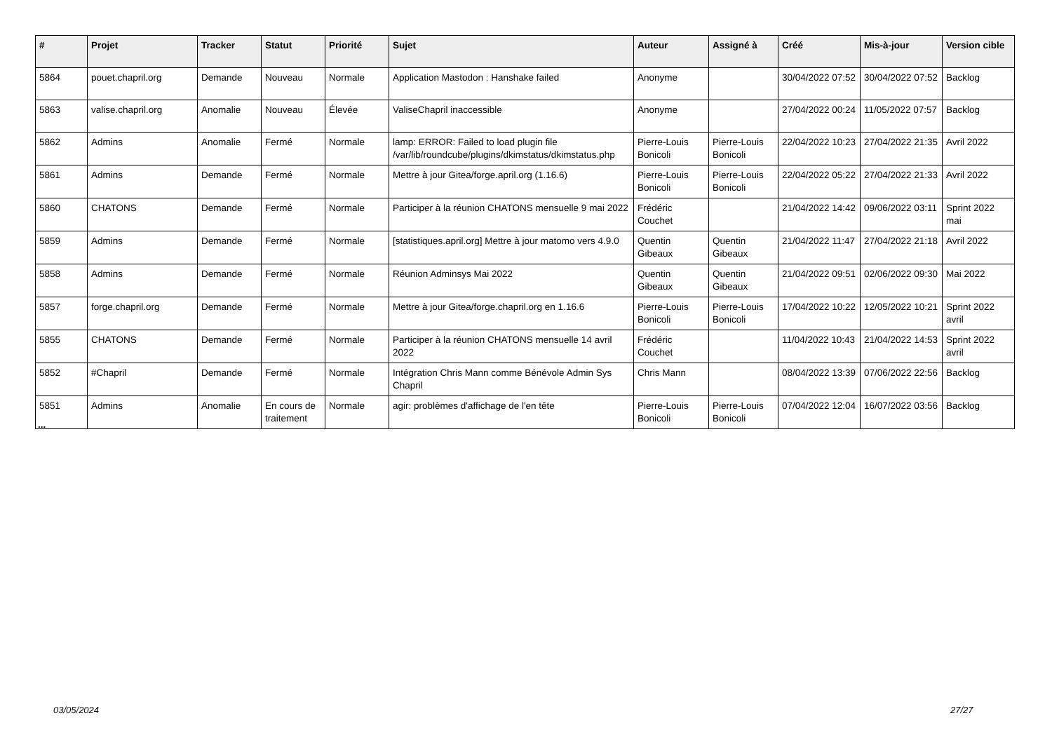| # | Projet | Tracker | Statut | Priorité | Sujet | Auteur | Assigné à | Créé | Mis-à-jour | Version cible |
| --- | --- | --- | --- | --- | --- | --- | --- | --- | --- | --- |
| 5864 | pouet.chapril.org | Demande | Nouveau | Normale | Application Mastodon : Hanshake failed | Anonyme | | 30/04/2022 07:52 | 30/04/2022 07:52 | Backlog |
| 5863 | valise.chapril.org | Anomalie | Nouveau | Élevée | ValiseChapril inaccessible | Anonyme | | 27/04/2022 00:24 | 11/05/2022 07:57 | Backlog |
| 5862 | Admins | Anomalie | Fermé | Normale | lamp: ERROR: Failed to load plugin file /var/lib/roundcube/plugins/dkimstatus/dkimstatus.php | Pierre-Louis Bonicoli | Pierre-Louis Bonicoli | 22/04/2022 10:23 | 27/04/2022 21:35 | Avril 2022 |
| 5861 | Admins | Demande | Fermé | Normale | Mettre à jour Gitea/forge.april.org (1.16.6) | Pierre-Louis Bonicoli | Pierre-Louis Bonicoli | 22/04/2022 05:22 | 27/04/2022 21:33 | Avril 2022 |
| 5860 | CHATONS | Demande | Fermé | Normale | Participer à la réunion CHATONS mensuelle 9 mai 2022 | Frédéric Couchet | | 21/04/2022 14:42 | 09/06/2022 03:11 | Sprint 2022 mai |
| 5859 | Admins | Demande | Fermé | Normale | [statistiques.april.org] Mettre à jour matomo vers 4.9.0 | Quentin Gibeaux | Quentin Gibeaux | 21/04/2022 11:47 | 27/04/2022 21:18 | Avril 2022 |
| 5858 | Admins | Demande | Fermé | Normale | Réunion Adminsys Mai 2022 | Quentin Gibeaux | Quentin Gibeaux | 21/04/2022 09:51 | 02/06/2022 09:30 | Mai 2022 |
| 5857 | forge.chapril.org | Demande | Fermé | Normale | Mettre à jour Gitea/forge.chapril.org en 1.16.6 | Pierre-Louis Bonicoli | Pierre-Louis Bonicoli | 17/04/2022 10:22 | 12/05/2022 10:21 | Sprint 2022 avril |
| 5855 | CHATONS | Demande | Fermé | Normale | Participer à la réunion CHATONS mensuelle 14 avril 2022 | Frédéric Couchet | | 11/04/2022 10:43 | 21/04/2022 14:53 | Sprint 2022 avril |
| 5852 | #Chapril | Demande | Fermé | Normale | Intégration Chris Mann comme Bénévole Admin Sys Chapril | Chris Mann | | 08/04/2022 13:39 | 07/06/2022 22:56 | Backlog |
| 5851 | Admins | Anomalie | En cours de traitement | Normale | agir: problèmes d'affichage de l'en tête | Pierre-Louis Bonicoli | Pierre-Louis Bonicoli | 07/04/2022 12:04 | 16/07/2022 03:56 | Backlog |
...
03/05/2024 27/27